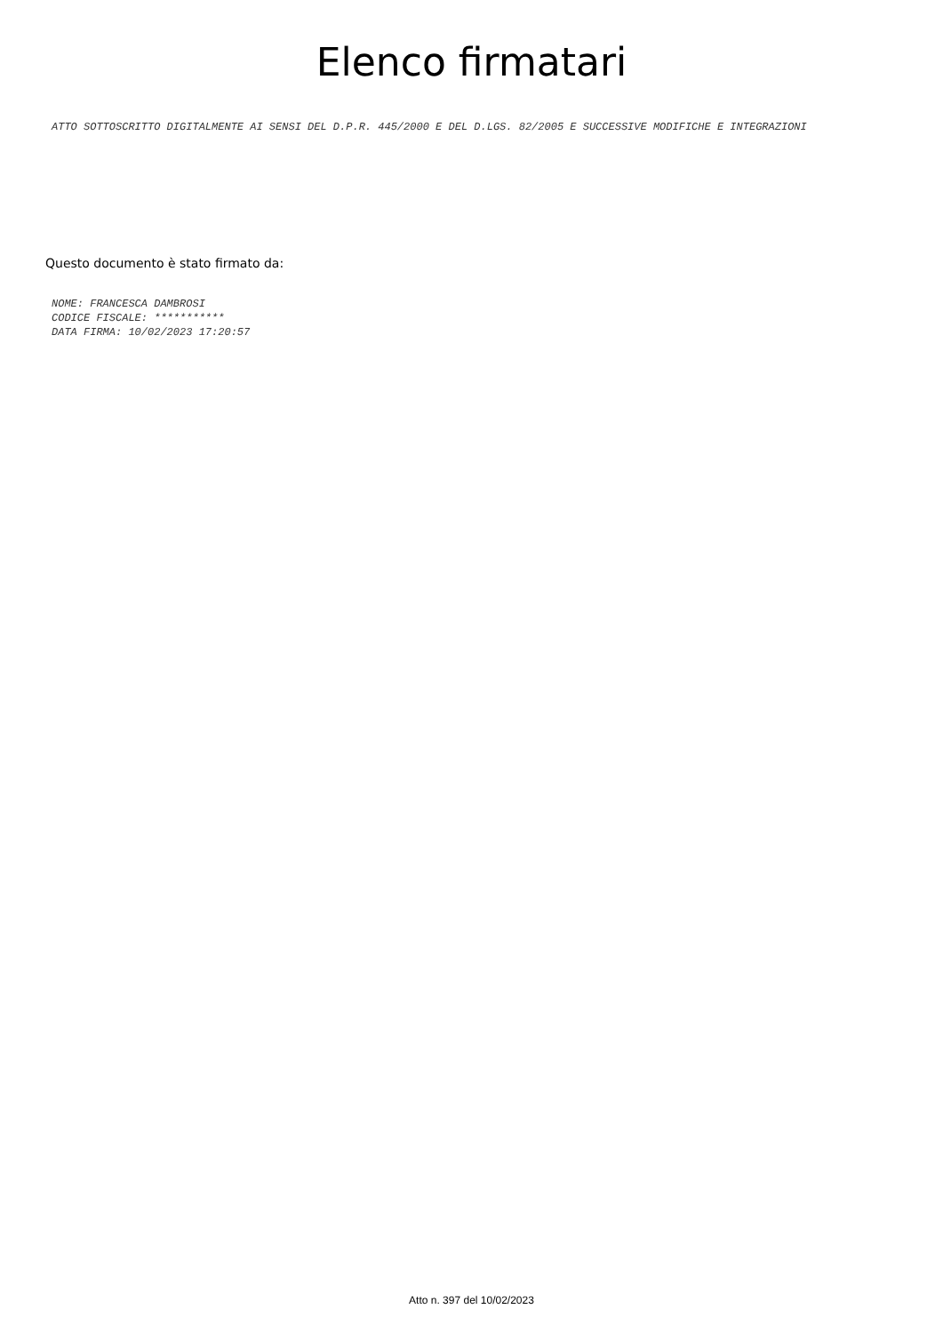Elenco firmatari
ATTO SOTTOSCRITTO DIGITALMENTE AI SENSI DEL D.P.R. 445/2000 E DEL D.LGS. 82/2005 E SUCCESSIVE MODIFICHE E INTEGRAZIONI
Questo documento è stato firmato da:
NOME: FRANCESCA DAMBROSI
CODICE FISCALE: ***********
DATA FIRMA: 10/02/2023 17:20:57
Atto n. 397 del 10/02/2023